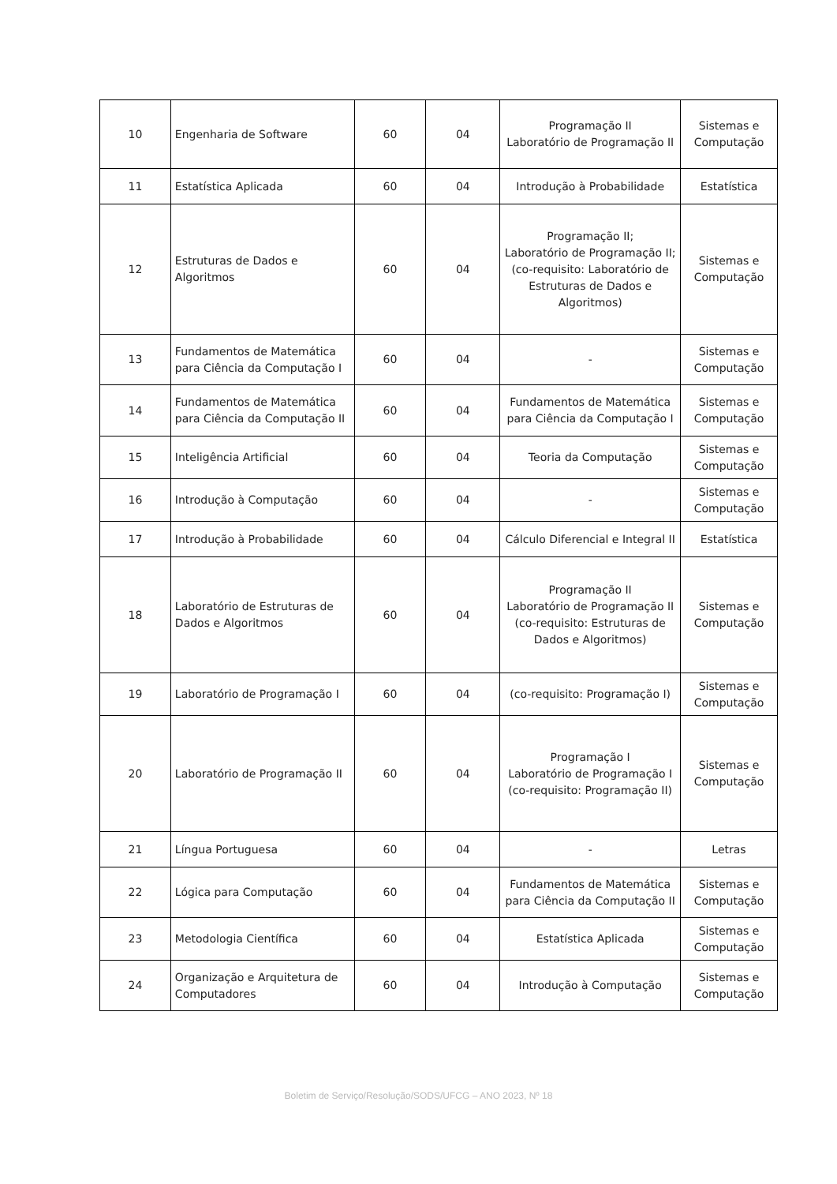| 10 | Engenharia de Software | 60 | 04 | Programação II Laboratório de Programação II | Sistemas e Computação |
| 11 | Estatística Aplicada | 60 | 04 | Introdução à Probabilidade | Estatística |
| 12 | Estruturas de Dados e Algoritmos | 60 | 04 | Programação II; Laboratório de Programação II; (co-requisito: Laboratório de Estruturas de Dados e Algoritmos) | Sistemas e Computação |
| 13 | Fundamentos de Matemática para Ciência da Computação I | 60 | 04 | - | Sistemas e Computação |
| 14 | Fundamentos de Matemática para Ciência da Computação II | 60 | 04 | Fundamentos de Matemática para Ciência da Computação I | Sistemas e Computação |
| 15 | Inteligência Artificial | 60 | 04 | Teoria da Computação | Sistemas e Computação |
| 16 | Introdução à Computação | 60 | 04 | - | Sistemas e Computação |
| 17 | Introdução à Probabilidade | 60 | 04 | Cálculo Diferencial e Integral II | Estatística |
| 18 | Laboratório de Estruturas de Dados e Algoritmos | 60 | 04 | Programação II Laboratório de Programação II (co-requisito: Estruturas de Dados e Algoritmos) | Sistemas e Computação |
| 19 | Laboratório de Programação I | 60 | 04 | (co-requisito: Programação I) | Sistemas e Computação |
| 20 | Laboratório de Programação II | 60 | 04 | Programação I Laboratório de Programação I (co-requisito: Programação II) | Sistemas e Computação |
| 21 | Língua Portuguesa | 60 | 04 | - | Letras |
| 22 | Lógica para Computação | 60 | 04 | Fundamentos de Matemática para Ciência da Computação II | Sistemas e Computação |
| 23 | Metodologia Científica | 60 | 04 | Estatística Aplicada | Sistemas e Computação |
| 24 | Organização e Arquitetura de Computadores | 60 | 04 | Introdução à Computação | Sistemas e Computação |
Boletim de Serviço/Resolução/SODS/UFCG – ANO 2023, Nº 18